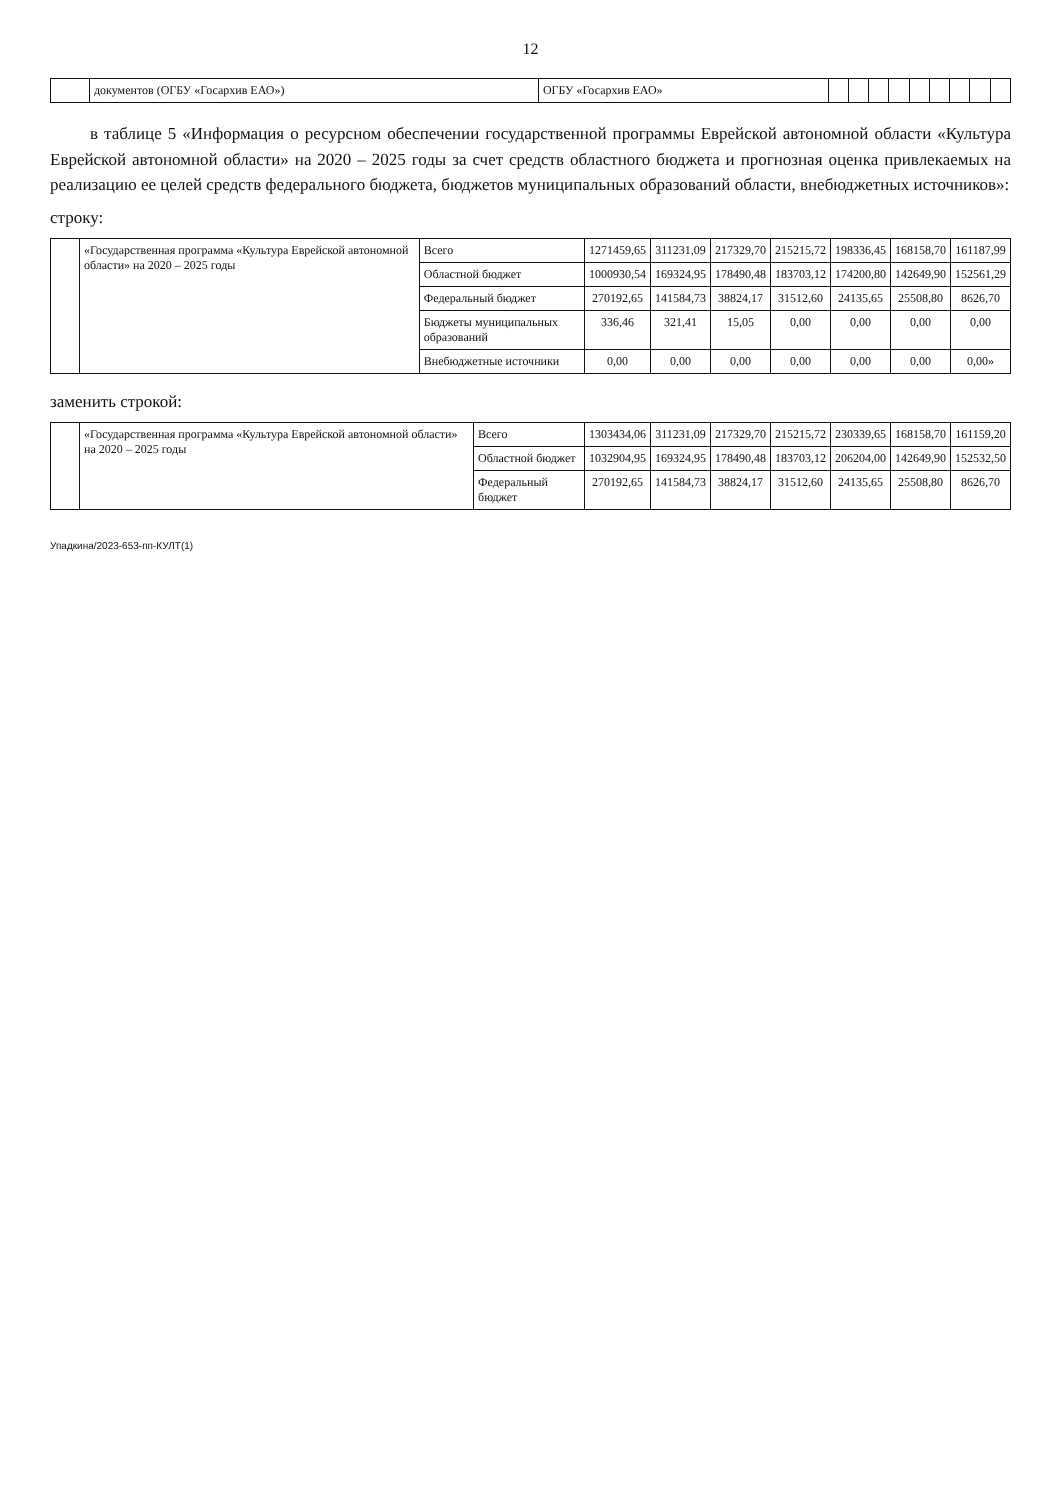12
| | документов (ОГБУ «Госархив ЕАО») | ОГБУ «Госархив ЕАО» | | | | | | | | | |
в таблице 5 «Информация о ресурсном обеспечении государственной программы Еврейской автономной области «Культура Еврейской автономной области» на 2020 – 2025 годы за счет средств областного бюджета и прогнозная оценка привлекаемых на реализацию ее целей средств федерального бюджета, бюджетов муниципальных образований области, внебюджетных источников»:
строку:
| | «Государственная программа «Культура Еврейской автономной области» на 2020 – 2025 годы | Всего | 1271459,65 | 311231,09 | 217329,70 | 215215,72 | 198336,45 | 168158,70 | 161187,99 |
| | | Областной бюджет | 1000930,54 | 169324,95 | 178490,48 | 183703,12 | 174200,80 | 142649,90 | 152561,29 |
| | | Федеральный бюджет | 270192,65 | 141584,73 | 38824,17 | 31512,60 | 24135,65 | 25508,80 | 8626,70 |
| | | Бюджеты муниципальных образований | 336,46 | 321,41 | 15,05 | 0,00 | 0,00 | 0,00 | 0,00 |
| | | Внебюджетные источники | 0,00 | 0,00 | 0,00 | 0,00 | 0,00 | 0,00 | 0,00» |
заменить строкой:
| | «Государственная программа «Культура Еврейской автономной области» на 2020 – 2025 годы | Всего | 1303434,06 | 311231,09 | 217329,70 | 215215,72 | 230339,65 | 168158,70 | 161159,20 |
| | | Областной бюджет | 1032904,95 | 169324,95 | 178490,48 | 183703,12 | 206204,00 | 142649,90 | 152532,50 |
| | | Федеральный бюджет | 270192,65 | 141584,73 | 38824,17 | 31512,60 | 24135,65 | 25508,80 | 8626,70 |
Упадкина/2023-653-пп-КУЛТ(1)